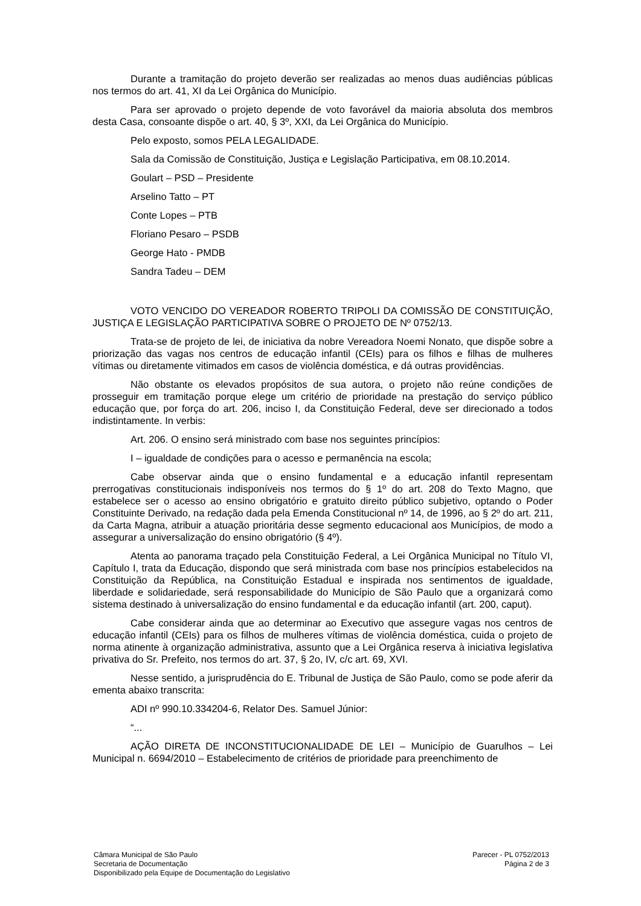Durante a tramitação do projeto deverão ser realizadas ao menos duas audiências públicas nos termos do art. 41, XI da Lei Orgânica do Município.
Para ser aprovado o projeto depende de voto favorável da maioria absoluta dos membros desta Casa, consoante dispõe o art. 40, § 3º, XXI, da Lei Orgânica do Município.
Pelo exposto, somos PELA LEGALIDADE.
Sala da Comissão de Constituição, Justiça e Legislação Participativa, em 08.10.2014.
Goulart – PSD – Presidente
Arselino Tatto – PT
Conte Lopes – PTB
Floriano Pesaro – PSDB
George Hato - PMDB
Sandra Tadeu – DEM
VOTO VENCIDO DO VEREADOR ROBERTO TRIPOLI DA COMISSÃO DE CONSTITUIÇÃO, JUSTIÇA E LEGISLAÇÃO PARTICIPATIVA SOBRE O PROJETO DE Nº 0752/13.
Trata-se de projeto de lei, de iniciativa da nobre Vereadora Noemi Nonato, que dispõe sobre a priorização das vagas nos centros de educação infantil (CEIs) para os filhos e filhas de mulheres vítimas ou diretamente vitimados em casos de violência doméstica, e dá outras providências.
Não obstante os elevados propósitos de sua autora, o projeto não reúne condições de prosseguir em tramitação porque elege um critério de prioridade na prestação do serviço público educação que, por força do art. 206, inciso I, da Constituição Federal, deve ser direcionado a todos indistintamente. In verbis:
Art. 206. O ensino será ministrado com base nos seguintes princípios:
I – igualdade de condições para o acesso e permanência na escola;
Cabe observar ainda que o ensino fundamental e a educação infantil representam prerrogativas constitucionais indisponíveis nos termos do § 1º do art. 208 do Texto Magno, que estabelece ser o acesso ao ensino obrigatório e gratuito direito público subjetivo, optando o Poder Constituinte Derivado, na redação dada pela Emenda Constitucional nº 14, de 1996, ao § 2º do art. 211, da Carta Magna, atribuir a atuação prioritária desse segmento educacional aos Municípios, de modo a assegurar a universalização do ensino obrigatório (§ 4º).
Atenta ao panorama traçado pela Constituição Federal, a Lei Orgânica Municipal no Título VI, Capítulo I, trata da Educação, dispondo que será ministrada com base nos princípios estabelecidos na Constituição da República, na Constituição Estadual e inspirada nos sentimentos de igualdade, liberdade e solidariedade, será responsabilidade do Município de São Paulo que a organizará como sistema destinado à universalização do ensino fundamental e da educação infantil (art. 200, caput).
Cabe considerar ainda que ao determinar ao Executivo que assegure vagas nos centros de educação infantil (CEIs) para os filhos de mulheres vítimas de violência doméstica, cuida o projeto de norma atinente à organização administrativa, assunto que a Lei Orgânica reserva à iniciativa legislativa privativa do Sr. Prefeito, nos termos do art. 37, § 2o, IV, c/c art. 69, XVI.
Nesse sentido, a jurisprudência do E. Tribunal de Justiça de São Paulo, como se pode aferir da ementa abaixo transcrita:
ADI nº 990.10.334204-6, Relator Des. Samuel Júnior:
“...
AÇÃO DIRETA DE INCONSTITUCIONALIDADE DE LEI – Município de Guarulhos – Lei Municipal n. 6694/2010 – Estabelecimento de critérios de prioridade para preenchimento de
Câmara Municipal de São Paulo
Secretaria de Documentação
Disponibilizado pela Equipe de Documentação do Legislativo
Parecer - PL 0752/2013
Página 2 de 3